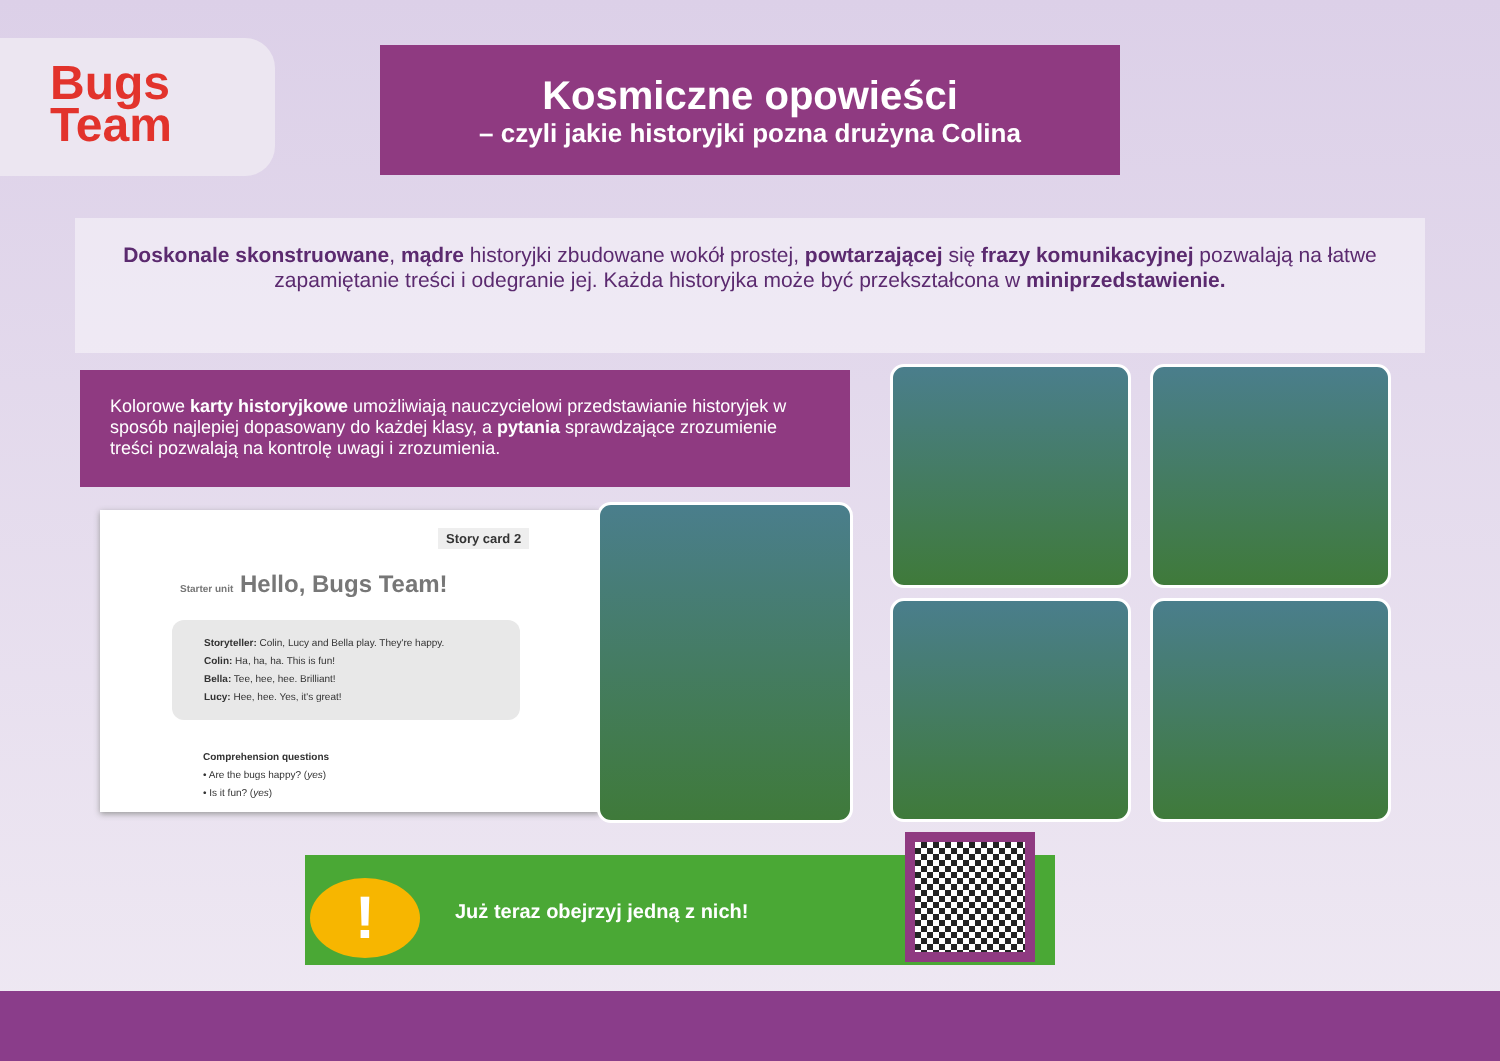Bugs
Team
Kosmiczne opowieści
– czyli jakie historyjki pozna drużyna Colina
Doskonale skonstruowane, mądre historyjki zbudowane wokół prostej, powtarzającej się frazy komunikacyjnej pozwalają na łatwe zapamiętanie treści i odegranie jej. Każda historyjka może być przekształcona w miniprzedstawienie.
Kolorowe karty historyjkowe umożliwiają nauczycielowi przedstawianie historyjek w sposób najlepiej dopasowany do każdej klasy, a pytania sprawdzające zrozumienie treści pozwalają na kontrolę uwagi i zrozumienia.
Story card 2
Starter unit Hello, Bugs Team!
Storyteller: Colin, Lucy and Bella play. They're happy.
Colin: Ha, ha, ha. This is fun!
Bella: Tee, hee, hee. Brilliant!
Lucy: Hee, hee. Yes, it's great!
Comprehension questions
• Are the bugs happy? (yes)
• Is it fun? (yes)
Już teraz obejrzyj jedną z nich!
!